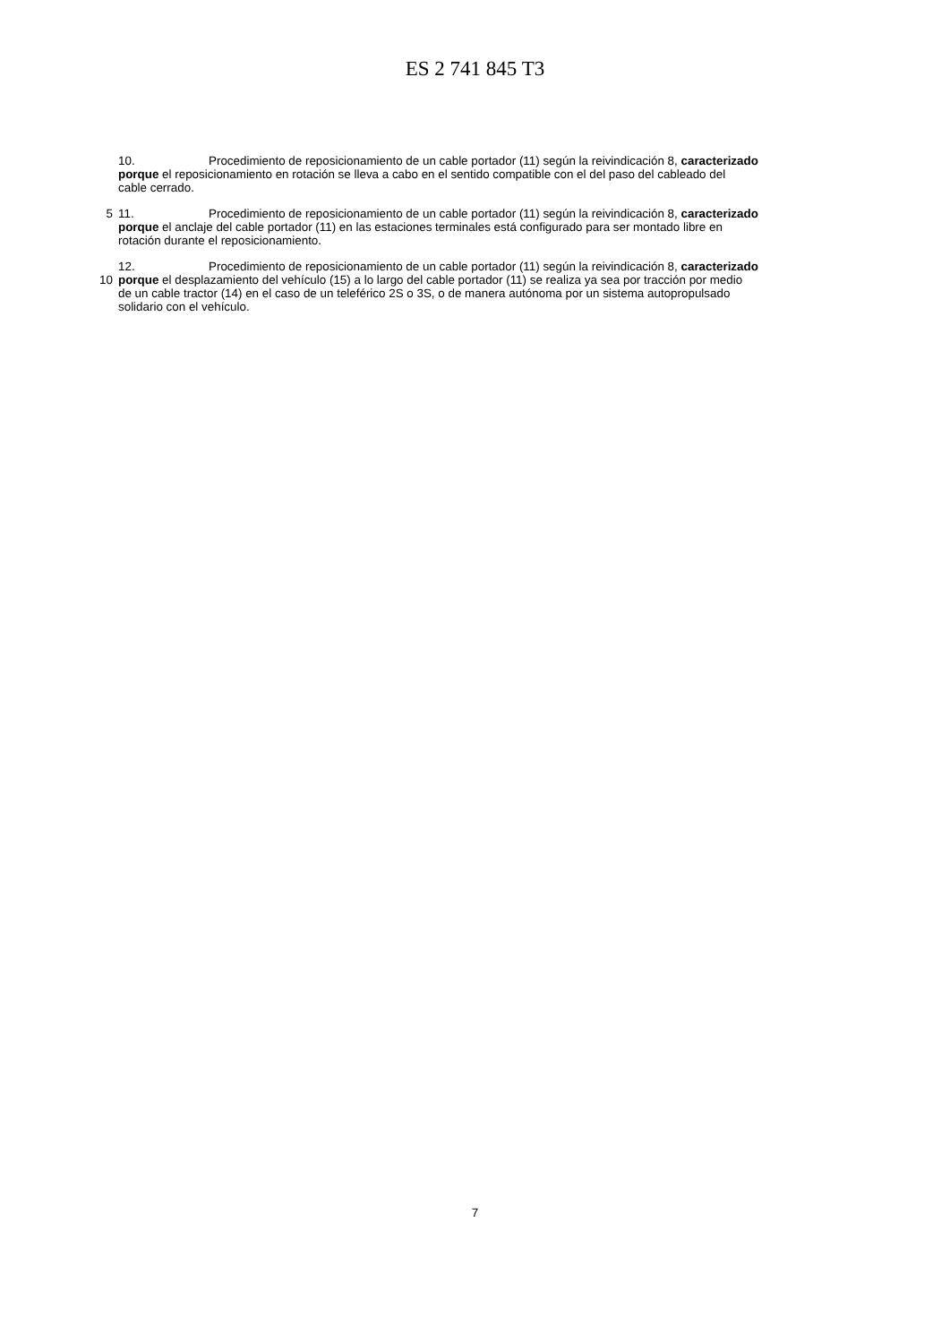ES 2 741 845 T3
10. Procedimiento de reposicionamiento de un cable portador (11) según la reivindicación 8, caracterizado
porque el reposicionamiento en rotación se lleva a cabo en el sentido compatible con el del paso del cableado del
cable cerrado.
5 11. Procedimiento de reposicionamiento de un cable portador (11) según la reivindicación 8, caracterizado
porque el anclaje del cable portador (11) en las estaciones terminales está configurado para ser montado libre en
rotación durante el reposicionamiento.
12. Procedimiento de reposicionamiento de un cable portador (11) según la reivindicación 8, caracterizado
10 porque el desplazamiento del vehículo (15) a lo largo del cable portador (11) se realiza ya sea por tracción por medio
de un cable tractor (14) en el caso de un teleférico 2S o 3S, o de manera autónoma por un sistema autopropulsado
solidario con el vehículo.
7